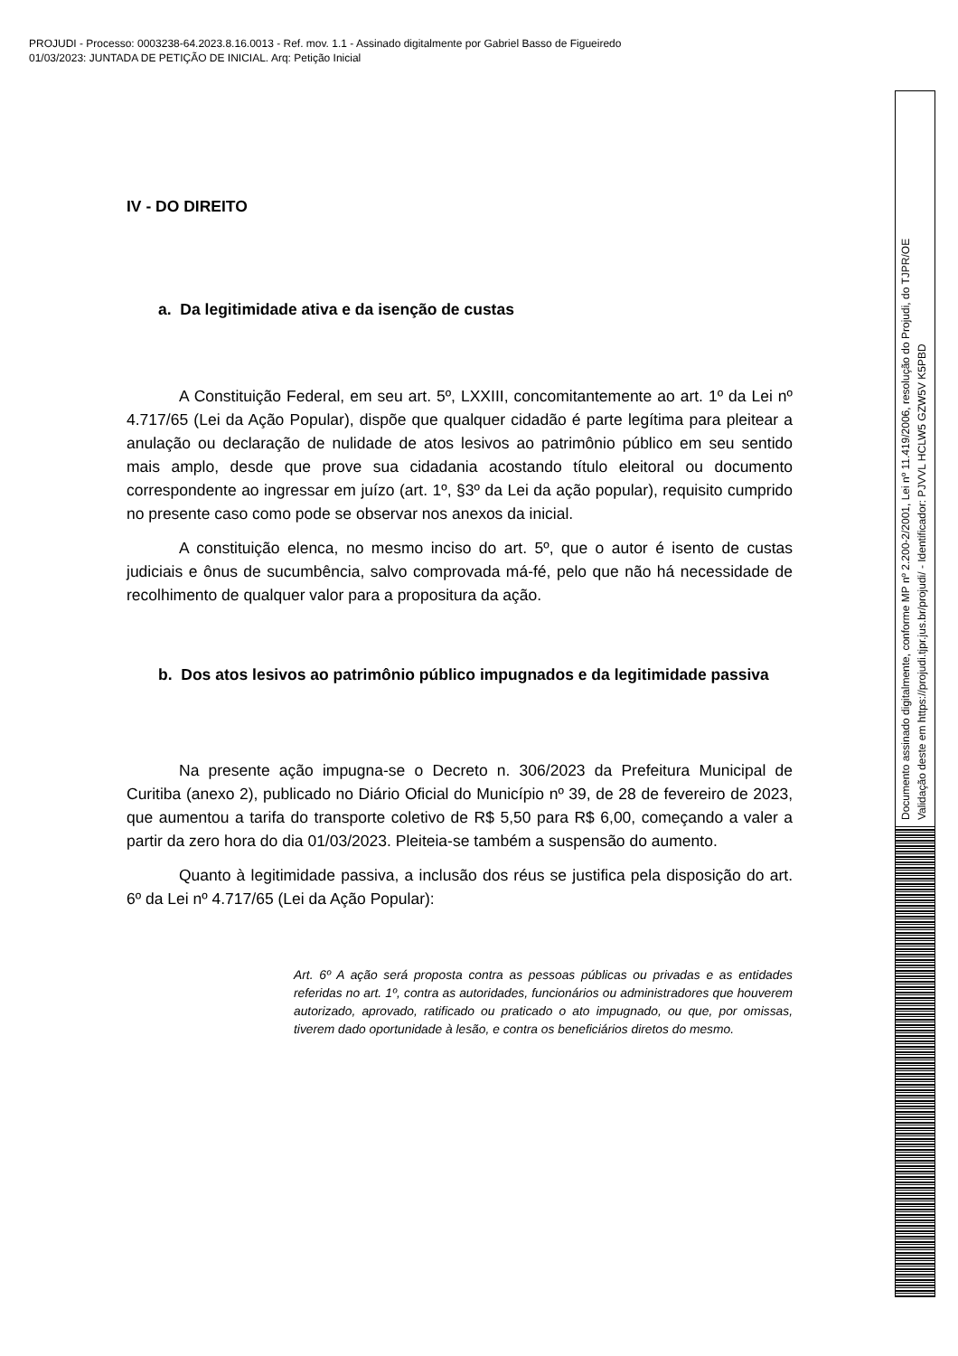PROJUDI - Processo: 0003238-64.2023.8.16.0013 - Ref. mov. 1.1 - Assinado digitalmente por Gabriel Basso de Figueiredo
01/03/2023: JUNTADA DE PETIÇÃO DE INICIAL. Arq: Petição Inicial
IV - DO DIREITO
a. Da legitimidade ativa e da isenção de custas
A Constituição Federal, em seu art. 5º, LXXIII, concomitantemente ao art. 1º da Lei nº 4.717/65 (Lei da Ação Popular), dispõe que qualquer cidadão é parte legítima para pleitear a anulação ou declaração de nulidade de atos lesivos ao patrimônio público em seu sentido mais amplo, desde que prove sua cidadania acostando título eleitoral ou documento correspondente ao ingressar em juízo (art. 1º, §3º da Lei da ação popular), requisito cumprido no presente caso como pode se observar nos anexos da inicial.
A constituição elenca, no mesmo inciso do art. 5º, que o autor é isento de custas judiciais e ônus de sucumbência, salvo comprovada má-fé, pelo que não há necessidade de recolhimento de qualquer valor para a propositura da ação.
b. Dos atos lesivos ao patrimônio público impugnados e da legitimidade passiva
Na presente ação impugna-se o Decreto n. 306/2023 da Prefeitura Municipal de Curitiba (anexo 2), publicado no Diário Oficial do Município nº 39, de 28 de fevereiro de 2023, que aumentou a tarifa do transporte coletivo de R$ 5,50 para R$ 6,00, começando a valer a partir da zero hora do dia 01/03/2023. Pleiteia-se também a suspensão do aumento.
Quanto à legitimidade passiva, a inclusão dos réus se justifica pela disposição do art. 6º da Lei nº 4.717/65 (Lei da Ação Popular):
Art. 6º A ação será proposta contra as pessoas públicas ou privadas e as entidades referidas no art. 1º, contra as autoridades, funcionários ou administradores que houverem autorizado, aprovado, ratificado ou praticado o ato impugnado, ou que, por omissas, tiverem dado oportunidade à lesão, e contra os beneficiários diretos do mesmo.
Documento assinado digitalmente, conforme MP nº 2.200-2/2001, Lei nº 11.419/2006, resolução do Projudi, do TJPR/OE
Validação deste em https://projudi.tjpr.jus.br/projudi/ - Identificador: PJVVL HCLW5 GZW5V K5PBD